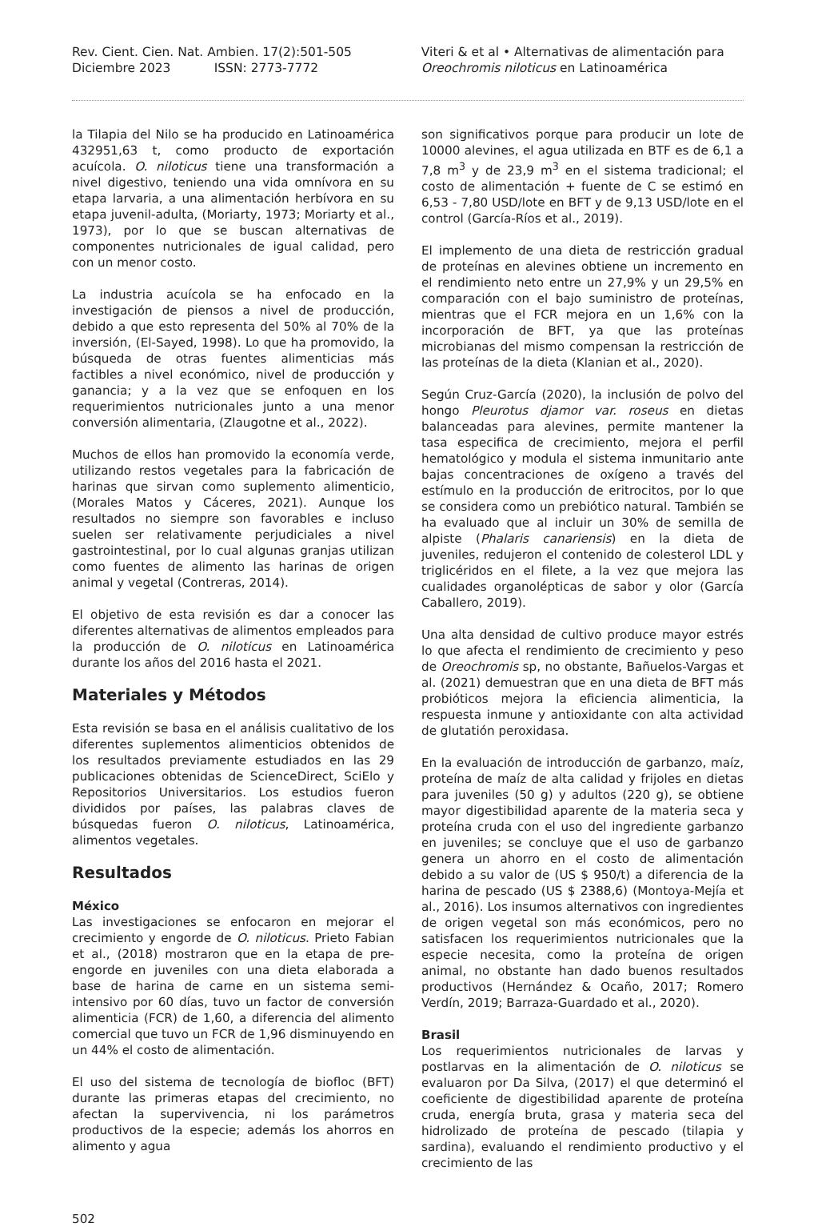Rev. Cient. Cien. Nat. Ambien. 17(2):501-505
Diciembre 2023 ISSN: 2773-7772
Viteri & et al • Alternativas de alimentación para
Oreochromis niloticus en Latinoamérica
la Tilapia del Nilo se ha producido en Latinoamérica 432951,63 t, como producto de exportación acuícola. O. niloticus tiene una transformación a nivel digestivo, teniendo una vida omnívora en su etapa larvaria, a una alimentación herbívora en su etapa juvenil-adulta, (Moriarty, 1973; Moriarty et al., 1973), por lo que se buscan alternativas de componentes nutricionales de igual calidad, pero con un menor costo.
La industria acuícola se ha enfocado en la investigación de piensos a nivel de producción, debido a que esto representa del 50% al 70% de la inversión, (El-Sayed, 1998). Lo que ha promovido, la búsqueda de otras fuentes alimenticias más factibles a nivel económico, nivel de producción y ganancia; y a la vez que se enfoquen en los requerimientos nutricionales junto a una menor conversión alimentaria, (Zlaugotne et al., 2022).
Muchos de ellos han promovido la economía verde, utilizando restos vegetales para la fabricación de harinas que sirvan como suplemento alimenticio, (Morales Matos y Cáceres, 2021). Aunque los resultados no siempre son favorables e incluso suelen ser relativamente perjudiciales a nivel gastrointestinal, por lo cual algunas granjas utilizan como fuentes de alimento las harinas de origen animal y vegetal (Contreras, 2014).
El objetivo de esta revisión es dar a conocer las diferentes alternativas de alimentos empleados para la producción de O. niloticus en Latinoamérica durante los años del 2016 hasta el 2021.
Materiales y Métodos
Esta revisión se basa en el análisis cualitativo de los diferentes suplementos alimenticios obtenidos de los resultados previamente estudiados en las 29 publicaciones obtenidas de ScienceDirect, SciElo y Repositorios Universitarios. Los estudios fueron divididos por países, las palabras claves de búsquedas fueron O. niloticus, Latinoamérica, alimentos vegetales.
Resultados
México
Las investigaciones se enfocaron en mejorar el crecimiento y engorde de O. niloticus. Prieto Fabian et al., (2018) mostraron que en la etapa de pre-engorde en juveniles con una dieta elaborada a base de harina de carne en un sistema semi-intensivo por 60 días, tuvo un factor de conversión alimenticia (FCR) de 1,60, a diferencia del alimento comercial que tuvo un FCR de 1,96 disminuyendo en un 44% el costo de alimentación.
El uso del sistema de tecnología de biofloc (BFT) durante las primeras etapas del crecimiento, no afectan la supervivencia, ni los parámetros productivos de la especie; además los ahorros en alimento y agua
son significativos porque para producir un lote de 10000 alevines, el agua utilizada en BTF es de 6,1 a 7,8 m<sup>3</sup> y de 23,9 m<sup>3</sup> en el sistema tradicional; el costo de alimentación + fuente de C se estimó en 6,53 - 7,80 USD/lote en BFT y de 9,13 USD/lote en el control (García-Ríos et al., 2019).
El implemento de una dieta de restricción gradual de proteínas en alevines obtiene un incremento en el rendimiento neto entre un 27,9% y un 29,5% en comparación con el bajo suministro de proteínas, mientras que el FCR mejora en un 1,6% con la incorporación de BFT, ya que las proteínas microbianas del mismo compensan la restricción de las proteínas de la dieta (Klanian et al., 2020).
Según Cruz-García (2020), la inclusión de polvo del hongo Pleurotus djamor var. roseus en dietas balanceadas para alevines, permite mantener la tasa especifica de crecimiento, mejora el perfil hematológico y modula el sistema inmunitario ante bajas concentraciones de oxígeno a través del estímulo en la producción de eritrocitos, por lo que se considera como un prebiótico natural. También se ha evaluado que al incluir un 30% de semilla de alpiste (Phalaris canariensis) en la dieta de juveniles, redujeron el contenido de colesterol LDL y triglicéridos en el filete, a la vez que mejora las cualidades organolépticas de sabor y olor (García Caballero, 2019).
Una alta densidad de cultivo produce mayor estrés lo que afecta el rendimiento de crecimiento y peso de Oreochromis sp, no obstante, Bañuelos-Vargas et al. (2021) demuestran que en una dieta de BFT más probióticos mejora la eficiencia alimenticia, la respuesta inmune y antioxidante con alta actividad de glutatión peroxidasa.
En la evaluación de introducción de garbanzo, maíz, proteína de maíz de alta calidad y frijoles en dietas para juveniles (50 g) y adultos (220 g), se obtiene mayor digestibilidad aparente de la materia seca y proteína cruda con el uso del ingrediente garbanzo en juveniles; se concluye que el uso de garbanzo genera un ahorro en el costo de alimentación debido a su valor de (US $ 950/t) a diferencia de la harina de pescado (US $ 2388,6) (Montoya-Mejía et al., 2016). Los insumos alternativos con ingredientes de origen vegetal son más económicos, pero no satisfacen los requerimientos nutricionales que la especie necesita, como la proteína de origen animal, no obstante han dado buenos resultados productivos (Hernández & Ocaño, 2017; Romero Verdín, 2019; Barraza-Guardado et al., 2020).
Brasil
Los requerimientos nutricionales de larvas y postlarvas en la alimentación de O. niloticus se evaluaron por Da Silva, (2017) el que determinó el coeficiente de digestibilidad aparente de proteína cruda, energía bruta, grasa y materia seca del hidrolizado de proteína de pescado (tilapia y sardina), evaluando el rendimiento productivo y el crecimiento de las
502